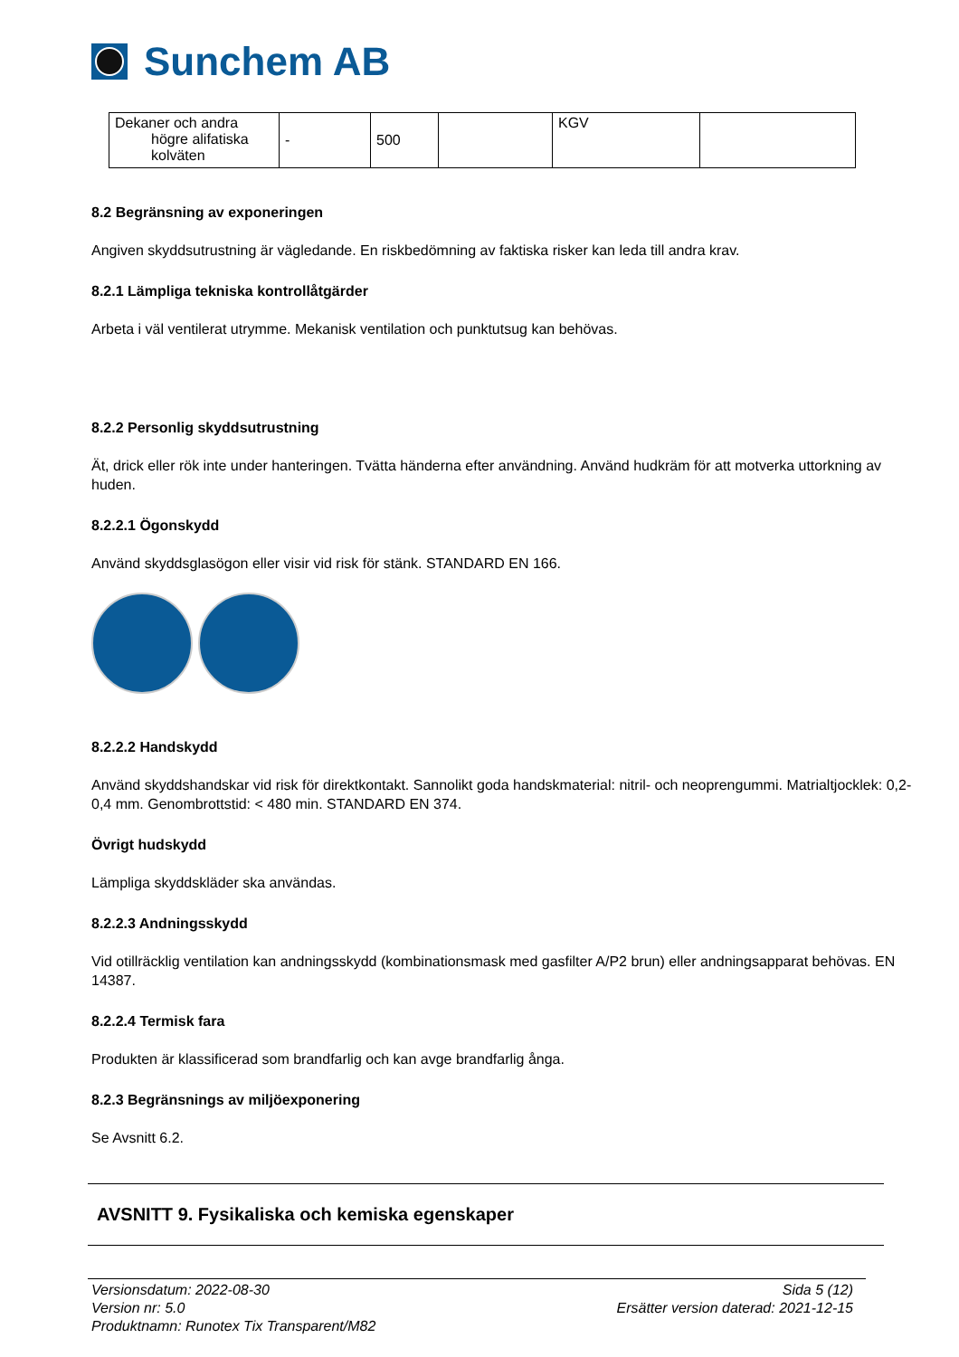Sunchem AB
| Dekaner och andra högre alifatiska kolväten | - | 500 | | KGV | |
8.2 Begränsning av exponeringen
Angiven skyddsutrustning är vägledande. En riskbedömning av faktiska risker kan leda till andra krav.
8.2.1 Lämpliga tekniska kontrollåtgärder
Arbeta i väl ventilerat utrymme. Mekanisk ventilation och punktutsug kan behövas.
8.2.2 Personlig skyddsutrustning
Ät, drick eller rök inte under hanteringen. Tvätta händerna efter användning. Använd hudkräm för att motverka uttorkning av huden.
8.2.2.1 Ögonskydd
Använd skyddsglasögon eller visir vid risk för stänk. STANDARD EN 166.
8.2.2.2 Handskydd
Använd skyddshandskar vid risk för direktkontakt. Sannolikt goda handskmaterial: nitril- och neoprengummi. Matrialtjocklek: 0,2-0,4 mm. Genombrottstid: < 480 min. STANDARD EN 374.
Övrigt hudskydd
Lämpliga skyddskläder ska användas.
8.2.2.3 Andningsskydd
Vid otillräcklig ventilation kan andningsskydd (kombinationsmask med gasfilter A/P2 brun) eller andningsapparat behövas. EN 14387.
8.2.2.4 Termisk fara
Produkten är klassificerad som brandfarlig och kan avge brandfarlig ånga.
8.2.3 Begränsnings av miljöexponering
Se Avsnitt 6.2.
AVSNITT 9. Fysikaliska och kemiska egenskaper
Versionsdatum: 2022-08-30
Version nr: 5.0
Produktnamn: Runotex Tix Transparent/M82
Sida 5 (12)
Ersätter version daterad: 2021-12-15